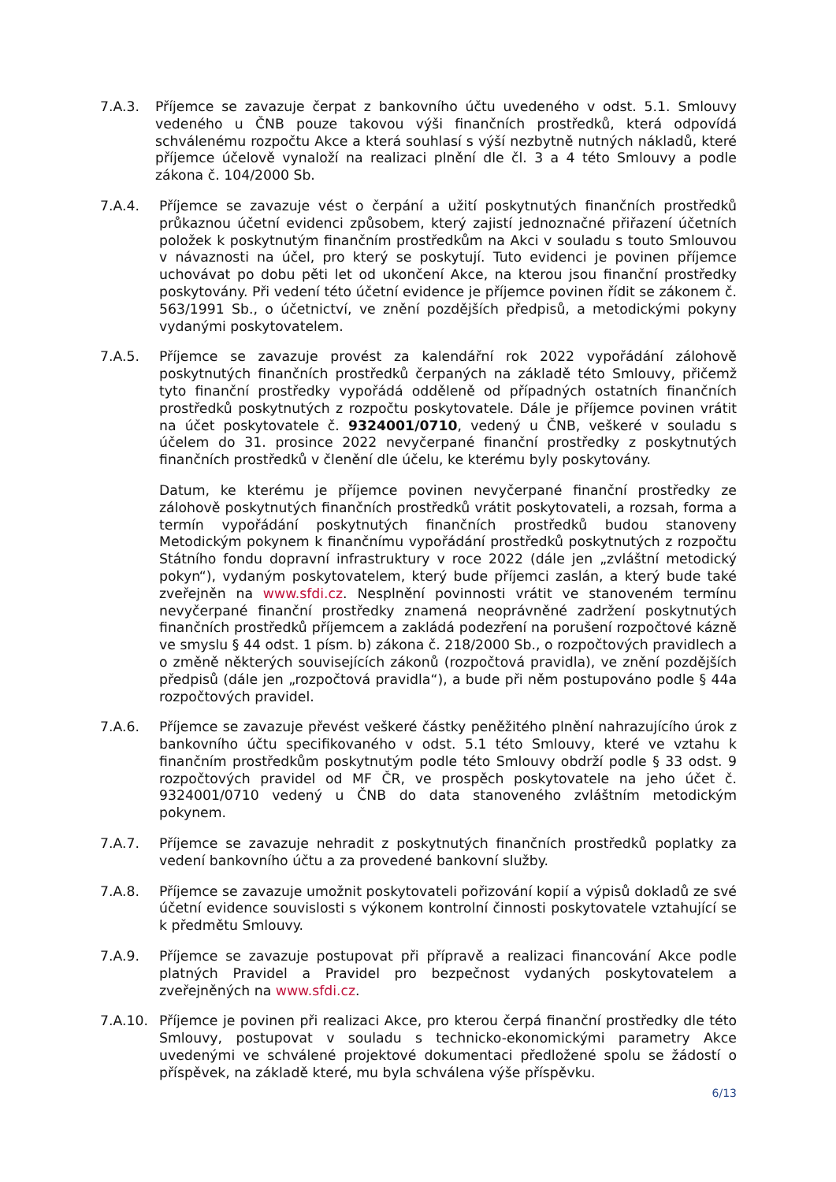7.A.3. Příjemce se zavazuje čerpat z bankovního účtu uvedeného v odst. 5.1. Smlouvy vedeného u ČNB pouze takovou výši finančních prostředků, která odpovídá schválenému rozpočtu Akce a která souhlasí s výší nezbytně nutných nákladů, které příjemce účelově vynaloží na realizaci plnění dle čl. 3 a 4 této Smlouvy a podle zákona č. 104/2000 Sb.
7.A.4. Příjemce se zavazuje vést o čerpání a užití poskytnutých finančních prostředků průkaznou účetní evidenci způsobem, který zajistí jednoznačné přiřazení účetních položek k poskytnutým finančním prostředkům na Akci v souladu s touto Smlouvou v návaznosti na účel, pro který se poskytují. Tuto evidenci je povinen příjemce uchovávat po dobu pěti let od ukončení Akce, na kterou jsou finanční prostředky poskytovány. Při vedení této účetní evidence je příjemce povinen řídit se zákonem č. 563/1991 Sb., o účetnictví, ve znění pozdějších předpisů, a metodickými pokyny vydanými poskytovatelem.
7.A.5. Příjemce se zavazuje provést za kalendářní rok 2022 vypořádání zálohově poskytnutých finančních prostředků čerpaných na základě této Smlouvy, přičemž tyto finanční prostředky vypořádá odděleně od případných ostatních finančních prostředků poskytnutých z rozpočtu poskytovatele. Dále je příjemce povinen vrátit na účet poskytovatele č. 9324001/0710, vedený u ČNB, veškeré v souladu s účelem do 31. prosince 2022 nevyčerpané finanční prostředky z poskytnutých finančních prostředků v členění dle účelu, ke kterému byly poskytovány.
Datum, ke kterému je příjemce povinen nevyčerpané finanční prostředky ze zálohově poskytnutých finančních prostředků vrátit poskytovateli, a rozsah, forma a termín vypořádání poskytnutých finančních prostředků budou stanoveny Metodickým pokynem k finančnímu vypořádání prostředků poskytnutých z rozpočtu Státního fondu dopravní infrastruktury v roce 2022 (dále jen „zvláštní metodický pokyn“), vydaným poskytovatelem, který bude příjemci zaslán, a který bude také zveřejněn na www.sfdi.cz. Nesplnění povinnosti vrátit ve stanoveném termínu nevyčerpané finanční prostředky znamená neoprávněné zadržení poskytnutých finančních prostředků příjemcem a zakládá podezření na porušení rozpočtové kázně ve smyslu § 44 odst. 1 písm. b) zákona č. 218/2000 Sb., o rozpočtových pravidlech a o změně některých souvisejících zákonů (rozpočtová pravidla), ve znění pozdějších předpisů (dále jen „rozpočtová pravidla“), a bude při něm postupováno podle § 44a rozpočtových pravidel.
7.A.6. Příjemce se zavazuje převést veškeré částky peněžitého plnění nahrazujícího úrok z bankovního účtu specifikovaného v odst. 5.1 této Smlouvy, které ve vztahu k finančním prostředkům poskytnutým podle této Smlouvy obdrží podle § 33 odst. 9 rozpočtových pravidel od MF ČR, ve prospěch poskytovatele na jeho účet č. 9324001/0710 vedený u ČNB do data stanoveného zvláštním metodickým pokynem.
7.A.7. Příjemce se zavazuje nehradit z poskytnutých finančních prostředků poplatky za vedení bankovního účtu a za provedené bankovní služby.
7.A.8. Příjemce se zavazuje umožnit poskytovateli pořizování kopií a výpisů dokladů ze své účetní evidence souvislosti s výkonem kontrolní činnosti poskytovatele vztahující se k předmětu Smlouvy.
7.A.9. Příjemce se zavazuje postupovat při přípravě a realizaci financování Akce podle platných Pravidel a Pravidel pro bezpečnost vydaných poskytovatelem a zveřejněných na www.sfdi.cz.
7.A.10. Příjemce je povinen při realizaci Akce, pro kterou čerpá finanční prostředky dle této Smlouvy, postupovat v souladu s technicko-ekonomickými parametry Akce uvedenými ve schválené projektové dokumentaci předložené spolu se žádostí o příspěvek, na základě které, mu byla schválena výše příspěvku.
6/13